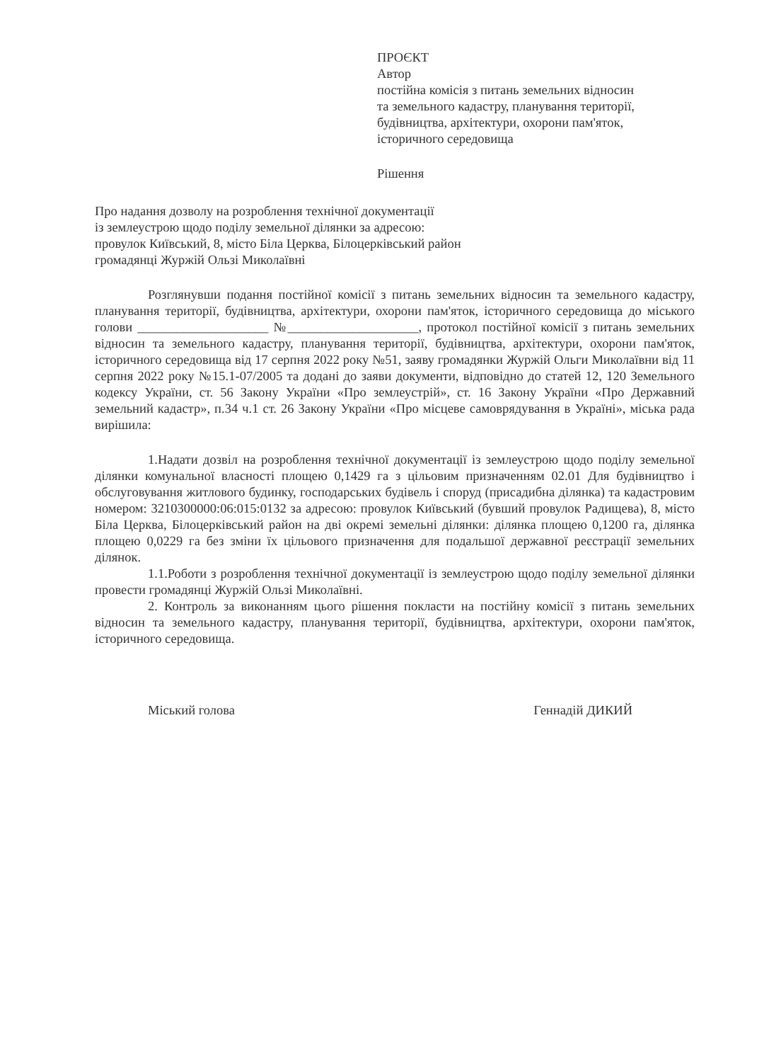ПРОЄКТ
Автор
постійна комісія з питань земельних відносин
та земельного кадастру, планування території,
будівництва, архітектури, охорони пам'яток,
історичного середовища
Рішення
Про надання дозволу на розроблення технічної документації
із землеустрою щодо поділу земельної ділянки за адресою:
провулок Київський, 8, місто Біла Церква, Білоцерківський район
громадянці Журжій Ользі Миколаївні
Розглянувши подання постійної комісії з питань земельних відносин та земельного кадастру, планування території, будівництва, архітектури, охорони пам'яток, історичного середовища до міського голови ____________________ №____________________, протокол постійної комісії з питань земельних відносин та земельного кадастру, планування території, будівництва, архітектури, охорони пам'яток, історичного середовища від 17 серпня 2022 року №51, заяву громадянки Журжій Ольги Миколаївни від 11 серпня 2022 року №15.1-07/2005 та додані до заяви документи, відповідно до статей 12, 120 Земельного кодексу України, ст. 56 Закону України «Про землеустрій», ст. 16 Закону України «Про Державний земельний кадастр», п.34 ч.1 ст. 26 Закону України «Про місцеве самоврядування в Україні», міська рада вирішила:
1.Надати дозвіл на розроблення технічної документації із землеустрою щодо поділу земельної ділянки комунальної власності площею 0,1429 га з цільовим призначенням 02.01 Для будівництво і обслуговування житлового будинку, господарських будівель і споруд (присадибна ділянка) та кадастровим номером: 3210300000:06:015:0132 за адресою: провулок Київський (бувший провулок Радищева), 8, місто Біла Церква, Білоцерківський район на дві окремі земельні ділянки: ділянка площею 0,1200 га, ділянка площею 0,0229 га без зміни їх цільового призначення для подальшої державної реєстрації земельних ділянок.
1.1.Роботи з розроблення технічної документації із землеустрою щодо поділу земельної ділянки провести громадянці Журжій Ользі Миколаївні.
2. Контроль за виконанням цього рішення покласти на постійну комісії з питань земельних відносин та земельного кадастру, планування території, будівництва, архітектури, охорони пам'яток, історичного середовища.
Міський голова Геннадій ДИКИЙ